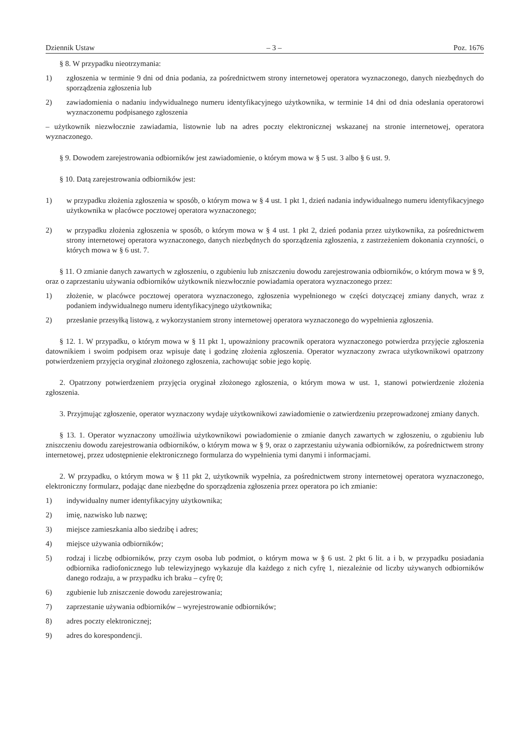Dziennik Ustaw – 3 – Poz. 1676
§ 8. W przypadku nieotrzymania:
1) zgłoszenia w terminie 9 dni od dnia podania, za pośrednictwem strony internetowej operatora wyznaczonego, danych niezbędnych do sporządzenia zgłoszenia lub
2) zawiadomienia o nadaniu indywidualnego numeru identyfikacyjnego użytkownika, w terminie 14 dni od dnia odesłania operatorowi wyznaczonemu podpisanego zgłoszenia
– użytkownik niezwłocznie zawiadamia, listownie lub na adres poczty elektronicznej wskazanej na stronie internetowej, operatora wyznaczonego.
§ 9. Dowodem zarejestrowania odbiorników jest zawiadomienie, o którym mowa w § 5 ust. 3 albo § 6 ust. 9.
§ 10. Datą zarejestrowania odbiorników jest:
1) w przypadku złożenia zgłoszenia w sposób, o którym mowa w § 4 ust. 1 pkt 1, dzień nadania indywidualnego numeru identyfikacyjnego użytkownika w placówce pocztowej operatora wyznaczonego;
2) w przypadku złożenia zgłoszenia w sposób, o którym mowa w § 4 ust. 1 pkt 2, dzień podania przez użytkownika, za pośrednictwem strony internetowej operatora wyznaczonego, danych niezbędnych do sporządzenia zgłoszenia, z zastrzeżeniem dokonania czynności, o których mowa w § 6 ust. 7.
§ 11. O zmianie danych zawartych w zgłoszeniu, o zgubieniu lub zniszczeniu dowodu zarejestrowania odbiorników, o którym mowa w § 9, oraz o zaprzestaniu używania odbiorników użytkownik niezwłocznie powiadamia operatora wyznaczonego przez:
1) złożenie, w placówce pocztowej operatora wyznaczonego, zgłoszenia wypełnionego w części dotyczącej zmiany danych, wraz z podaniem indywidualnego numeru identyfikacyjnego użytkownika;
2) przesłanie przesyłką listową, z wykorzystaniem strony internetowej operatora wyznaczonego do wypełnienia zgłoszenia.
§ 12. 1. W przypadku, o którym mowa w § 11 pkt 1, upoważniony pracownik operatora wyznaczonego potwierdza przyjęcie zgłoszenia datownikiem i swoim podpisem oraz wpisuje datę i godzinę złożenia zgłoszenia. Operator wyznaczony zwraca użytkownikowi opatrzony potwierdzeniem przyjęcia oryginał złożonego zgłoszenia, zachowując sobie jego kopię.
2. Opatrzony potwierdzeniem przyjęcia oryginał złożonego zgłoszenia, o którym mowa w ust. 1, stanowi potwierdzenie złożenia zgłoszenia.
3. Przyjmując zgłoszenie, operator wyznaczony wydaje użytkownikowi zawiadomienie o zatwierdzeniu przeprowadzonej zmiany danych.
§ 13. 1. Operator wyznaczony umożliwia użytkownikowi powiadomienie o zmianie danych zawartych w zgłoszeniu, o zgubieniu lub zniszczeniu dowodu zarejestrowania odbiorników, o którym mowa w § 9, oraz o zaprzestaniu używania odbiorników, za pośrednictwem strony internetowej, przez udostępnienie elektronicznego formularza do wypełnienia tymi danymi i informacjami.
2. W przypadku, o którym mowa w § 11 pkt 2, użytkownik wypełnia, za pośrednictwem strony internetowej operatora wyznaczonego, elektroniczny formularz, podając dane niezbędne do sporządzenia zgłoszenia przez operatora po ich zmianie:
1) indywidualny numer identyfikacyjny użytkownika;
2) imię, nazwisko lub nazwę;
3) miejsce zamieszkania albo siedzibę i adres;
4) miejsce używania odbiorników;
5) rodzaj i liczbę odbiorników, przy czym osoba lub podmiot, o którym mowa w § 6 ust. 2 pkt 6 lit. a i b, w przypadku posiadania odbiornika radiofonicznego lub telewizyjnego wykazuje dla każdego z nich cyfrę 1, niezależnie od liczby używanych odbiorników danego rodzaju, a w przypadku ich braku – cyfrę 0;
6) zgubienie lub zniszczenie dowodu zarejestrowania;
7) zaprzestanie używania odbiorników – wyrejestrowanie odbiorników;
8) adres poczty elektronicznej;
9) adres do korespondencji.